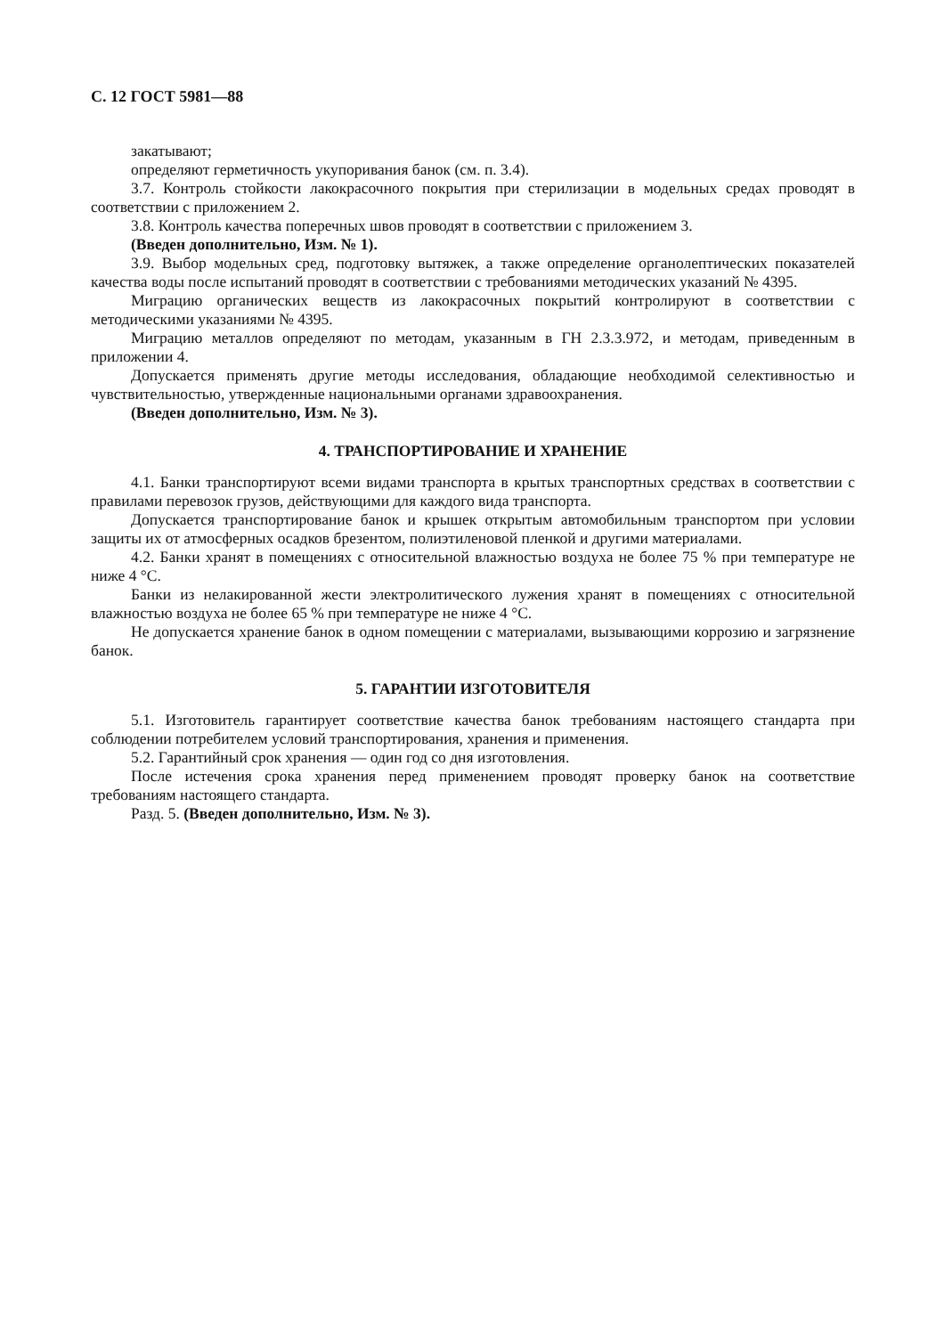С. 12 ГОСТ 5981—88
закатывают;
определяют герметичность укупоривания банок (см. п. 3.4).
3.7. Контроль стойкости лакокрасочного покрытия при стерилизации в модельных средах проводят в соответствии с приложением 2.
3.8. Контроль качества поперечных швов проводят в соответствии с приложением 3.
(Введен дополнительно, Изм. № 1).
3.9. Выбор модельных сред, подготовку вытяжек, а также определение органолептических показателей качества воды после испытаний проводят в соответствии с требованиями методических указаний № 4395.
Миграцию органических веществ из лакокрасочных покрытий контролируют в соответствии с методическими указаниями № 4395.
Миграцию металлов определяют по методам, указанным в ГН 2.3.3.972, и методам, приведенным в приложении 4.
Допускается применять другие методы исследования, обладающие необходимой селективностью и чувствительностью, утвержденные национальными органами здравоохранения.
(Введен дополнительно, Изм. № 3).
4. ТРАНСПОРТИРОВАНИЕ И ХРАНЕНИЕ
4.1. Банки транспортируют всеми видами транспорта в крытых транспортных средствах в соответствии с правилами перевозок грузов, действующими для каждого вида транспорта.
Допускается транспортирование банок и крышек открытым автомобильным транспортом при условии защиты их от атмосферных осадков брезентом, полиэтиленовой пленкой и другими материалами.
4.2. Банки хранят в помещениях с относительной влажностью воздуха не более 75 % при температуре не ниже 4 °С.
Банки из нелакированной жести электролитического лужения хранят в помещениях с относительной влажностью воздуха не более 65 % при температуре не ниже 4 °С.
Не допускается хранение банок в одном помещении с материалами, вызывающими коррозию и загрязнение банок.
5. ГАРАНТИИ ИЗГОТОВИТЕЛЯ
5.1. Изготовитель гарантирует соответствие качества банок требованиям настоящего стандарта при соблюдении потребителем условий транспортирования, хранения и применения.
5.2. Гарантийный срок хранения — один год со дня изготовления.
После истечения срока хранения перед применением проводят проверку банок на соответствие требованиям настоящего стандарта.
Разд. 5. (Введен дополнительно, Изм. № 3).